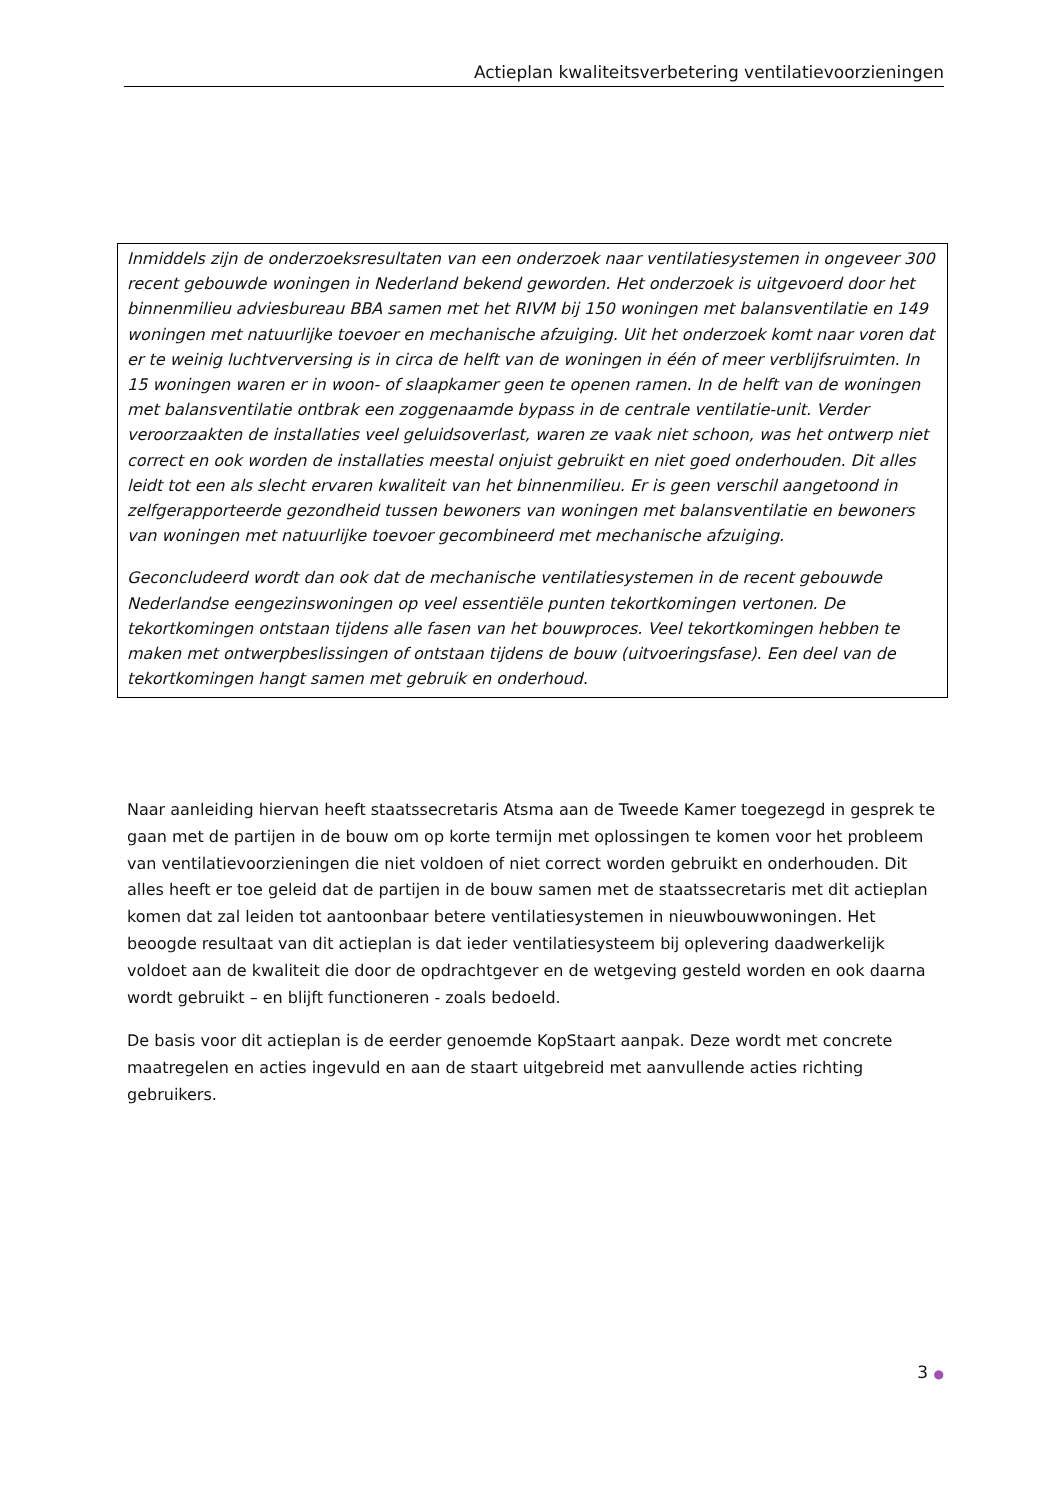Actieplan kwaliteitsverbetering ventilatievoorzieningen
Inmiddels zijn de onderzoeksresultaten van een onderzoek naar ventilatiesystemen in ongeveer 300 recent gebouwde woningen in Nederland bekend geworden. Het onderzoek is uitgevoerd door het binnenmilieu adviesbureau BBA samen met het RIVM bij 150 woningen met balansventilatie en 149 woningen met natuurlijke toevoer en mechanische afzuiging. Uit het onderzoek komt naar voren dat er te weinig luchtverversing is in circa de helft van de woningen in één of meer verblijfsruimten. In 15 woningen waren er in woon- of slaapkamer geen te openen ramen. In de helft van de woningen met balansventilatie ontbrak een zoggenaamde bypass in de centrale ventilatie-unit. Verder veroorzaakten de installaties veel geluidsoverlast, waren ze vaak niet schoon, was het ontwerp niet correct en ook worden de installaties meestal onjuist gebruikt en niet goed onderhouden. Dit alles leidt tot een als slecht ervaren kwaliteit van het binnenmilieu. Er is geen verschil aangetoond in zelfgerapporteerde gezondheid tussen bewoners van woningen met balansventilatie en bewoners van woningen met natuurlijke toevoer gecombineerd met mechanische afzuiging.
Geconcludeerd wordt dan ook dat de mechanische ventilatiesystemen in de recent gebouwde Nederlandse eengezinswoningen op veel essentiële punten tekortkomingen vertonen. De tekortkomingen ontstaan tijdens alle fasen van het bouwproces. Veel tekortkomingen hebben te maken met ontwerpbeslissingen of ontstaan tijdens de bouw (uitvoeringsfase). Een deel van de tekortkomingen hangt samen met gebruik en onderhoud.
Naar aanleiding hiervan heeft staatssecretaris Atsma aan de Tweede Kamer toegezegd in gesprek te gaan met de partijen in de bouw om op korte termijn met oplossingen te komen voor het probleem van ventilatievoorzieningen die niet voldoen of niet correct worden gebruikt en onderhouden. Dit alles heeft er toe geleid dat de partijen in de bouw samen met de staatssecretaris met dit actieplan komen dat zal leiden tot aantoonbaar betere ventilatiesystemen in nieuwbouwwoningen. Het beoogde resultaat van dit actieplan is dat ieder ventilatiesysteem bij oplevering daadwerkelijk voldoet aan de kwaliteit die door de opdrachtgever en de wetgeving gesteld worden en ook daarna wordt gebruikt – en blijft functioneren - zoals bedoeld.
De basis voor dit actieplan is de eerder genoemde KopStaart aanpak. Deze wordt met concrete maatregelen en acties ingevuld en aan de staart uitgebreid met aanvullende acties richting gebruikers.
3 ●